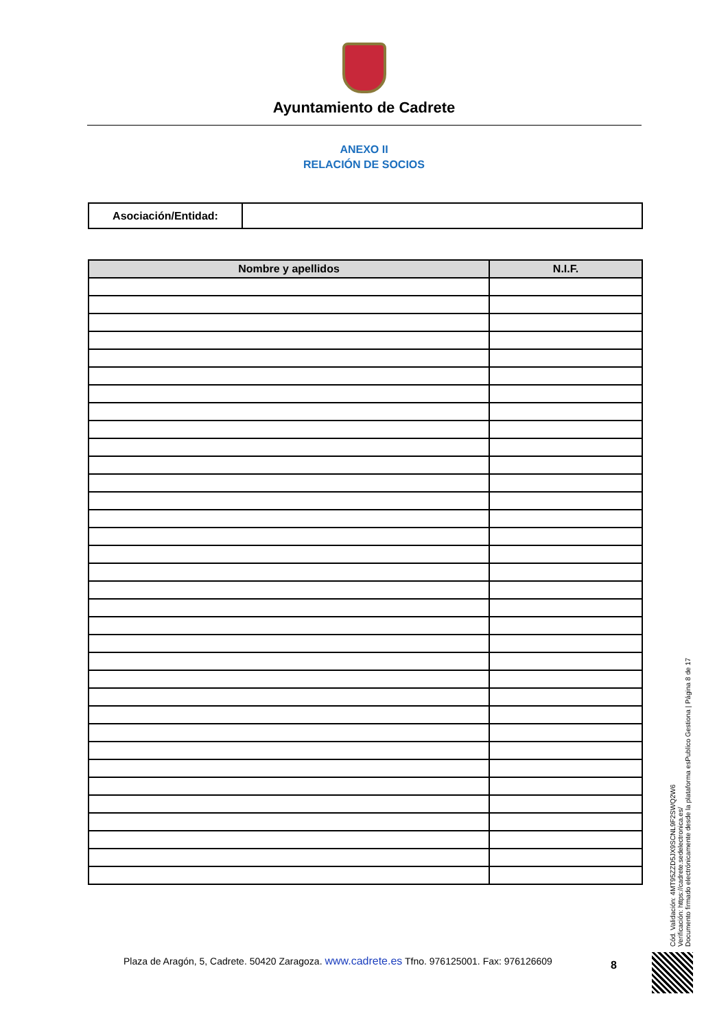Ayuntamiento de Cadrete
ANEXO II
RELACIÓN DE SOCIOS
| Asociación/Entidad: | |
| Nombre y apellidos | N.I.F. |
| --- | --- |
Cód. Validación: 4MT95ZZD5JX9SCNL9F2SWQ2W6
Verificación: https://cadrete.sedelectronica.es/
Documento firmado electrónicamente desde la plataforma esPublico Gestiona | Página 8 de 17
Plaza de Aragón, 5, Cadrete. 50420 Zaragoza. www.cadrete.es Tfno. 976125001. Fax: 976126609
8